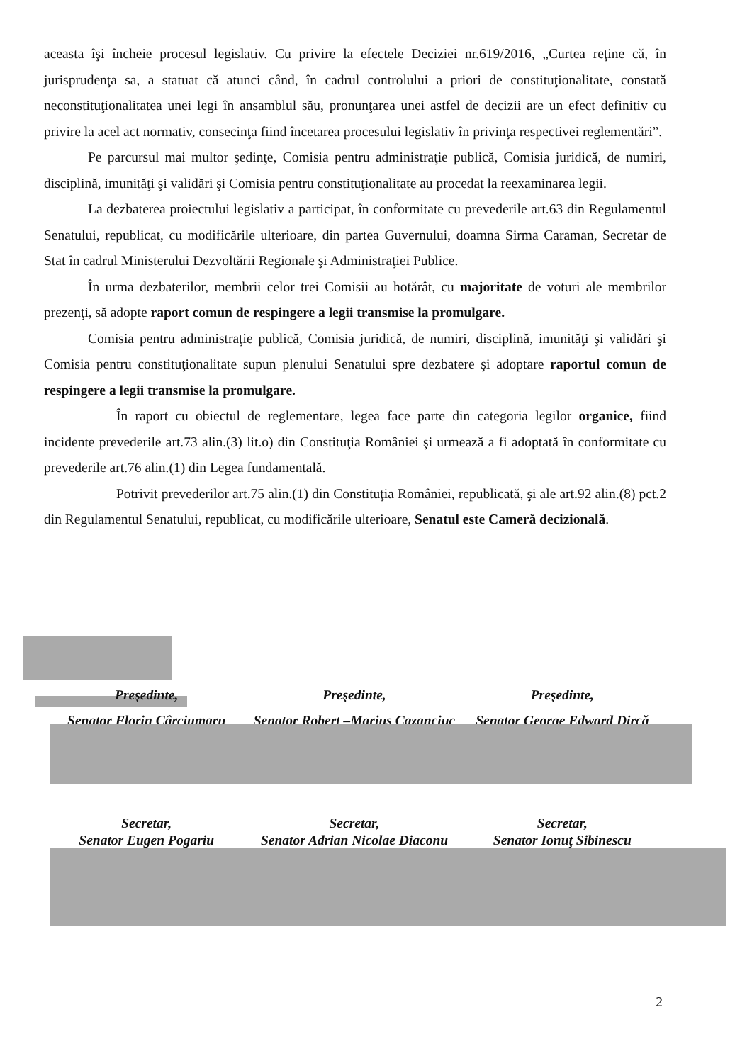aceasta îşi încheie procesul legislativ. Cu privire la efectele Deciziei nr.619/2016, „Curtea reţine că, în jurisprudenţa sa, a statuat că atunci când, în cadrul controlului a priori de constituţionalitate, constată neconstituţionalitatea unei legi în ansamblul său, pronunţarea unei astfel de decizii are un efect definitiv cu privire la acel act normativ, consecinţa fiind încetarea procesului legislativ în privinţa respectivei reglementări”.
Pe parcursul mai multor şedinţe, Comisia pentru administraţie publică, Comisia juridică, de numiri, disciplină, imunităţi şi validări şi Comisia pentru constituţionalitate au procedat la reexaminarea legii.
La dezbaterea proiectului legislativ a participat, în conformitate cu prevederile art.63 din Regulamentul Senatului, republicat, cu modificările ulterioare, din partea Guvernului, doamna Sirma Caraman, Secretar de Stat în cadrul Ministerului Dezvoltării Regionale şi Administraţiei Publice.
În urma dezbaterilor, membrii celor trei Comisii au hotărât, cu majoritate de voturi ale membrilor prezenţi, să adopte raport comun de respingere a legii transmise la promulgare.
Comisia pentru administraţie publică, Comisia juridică, de numiri, disciplină, imunităţi şi validări şi Comisia pentru constituţionalitate supun plenului Senatului spre dezbatere şi adoptare raportul comun de respingere a legii transmise la promulgare.
În raport cu obiectul de reglementare, legea face parte din categoria legilor organice, fiind incidente prevederile art.73 alin.(3) lit.o) din Constituţia României şi urmează a fi adoptată în conformitate cu prevederile art.76 alin.(1) din Legea fundamentală.
Potrivit prevederilor art.75 alin.(1) din Constituţia României, republicată, şi ale art.92 alin.(8) pct.2 din Regulamentul Senatului, republicat, cu modificările ulterioare, Senatul este Cameră decizională.
Preşedinte,
Senator Florin Cârciumaru
Preşedinte,
Senator Robert –Marius Cazanciuc
Preşedinte,
Senator George Edward Dircă
Secretar,
Senator Eugen Pogariu
Secretar,
Senator Adrian Nicolae Diaconu
Secretar,
Senator Ionuţ Sibinescu
2